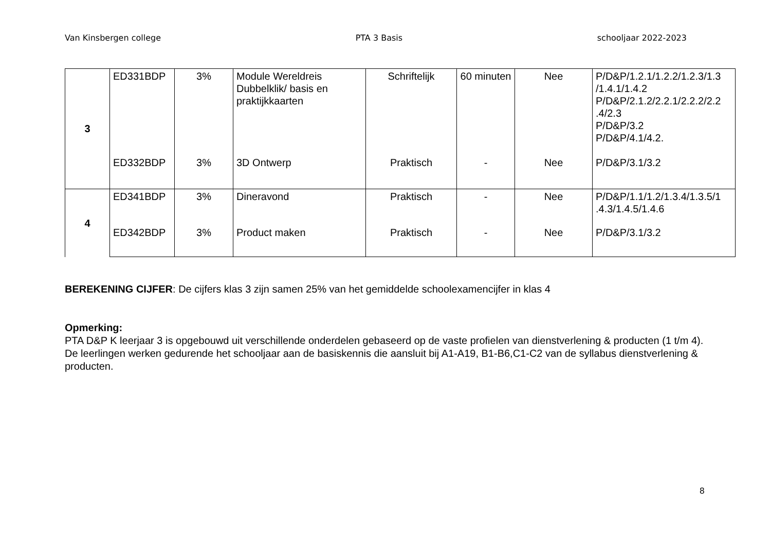Van Kinsbergen college PTA 3 Basis schooljaar 2022-2023
| 3 | ED331BDP | 3% | Module Wereldreis Dubbelklik/ basis en praktijkkaarten | Schriftelijk | 60 minuten | Nee | P/D&P/1.2.1/1.2.2/1.2.3/1.3 /1.4.1/1.4.2 P/D&P/2.1.2/2.2.1/2.2.2/2.2 .4/2.3 P/D&P/3.2 P/D&P/4.1/4.2. |
| | ED332BDP | 3% | 3D Ontwerp | Praktisch | - | Nee | P/D&P/3.1/3.2 |
| 4 | ED341BDP | 3% | Dineravond | Praktisch | - | Nee | P/D&P/1.1/1.2/1.3.4/1.3.5/1 .4.3/1.4.5/1.4.6 |
| | ED342BDP | 3% | Product maken | Praktisch | - | Nee | P/D&P/3.1/3.2 |
BEREKENING CIJFER: De cijfers klas 3 zijn samen 25% van het gemiddelde schoolexamencijfer in klas 4
Opmerking:
PTA D&P K leerjaar 3 is opgebouwd uit verschillende onderdelen gebaseerd op de vaste profielen van dienstverlening & producten (1 t/m 4).
De leerlingen werken gedurende het schooljaar aan de basiskennis die aansluit bij A1-A19, B1-B6,C1-C2 van de syllabus dienstverlening & producten.
8